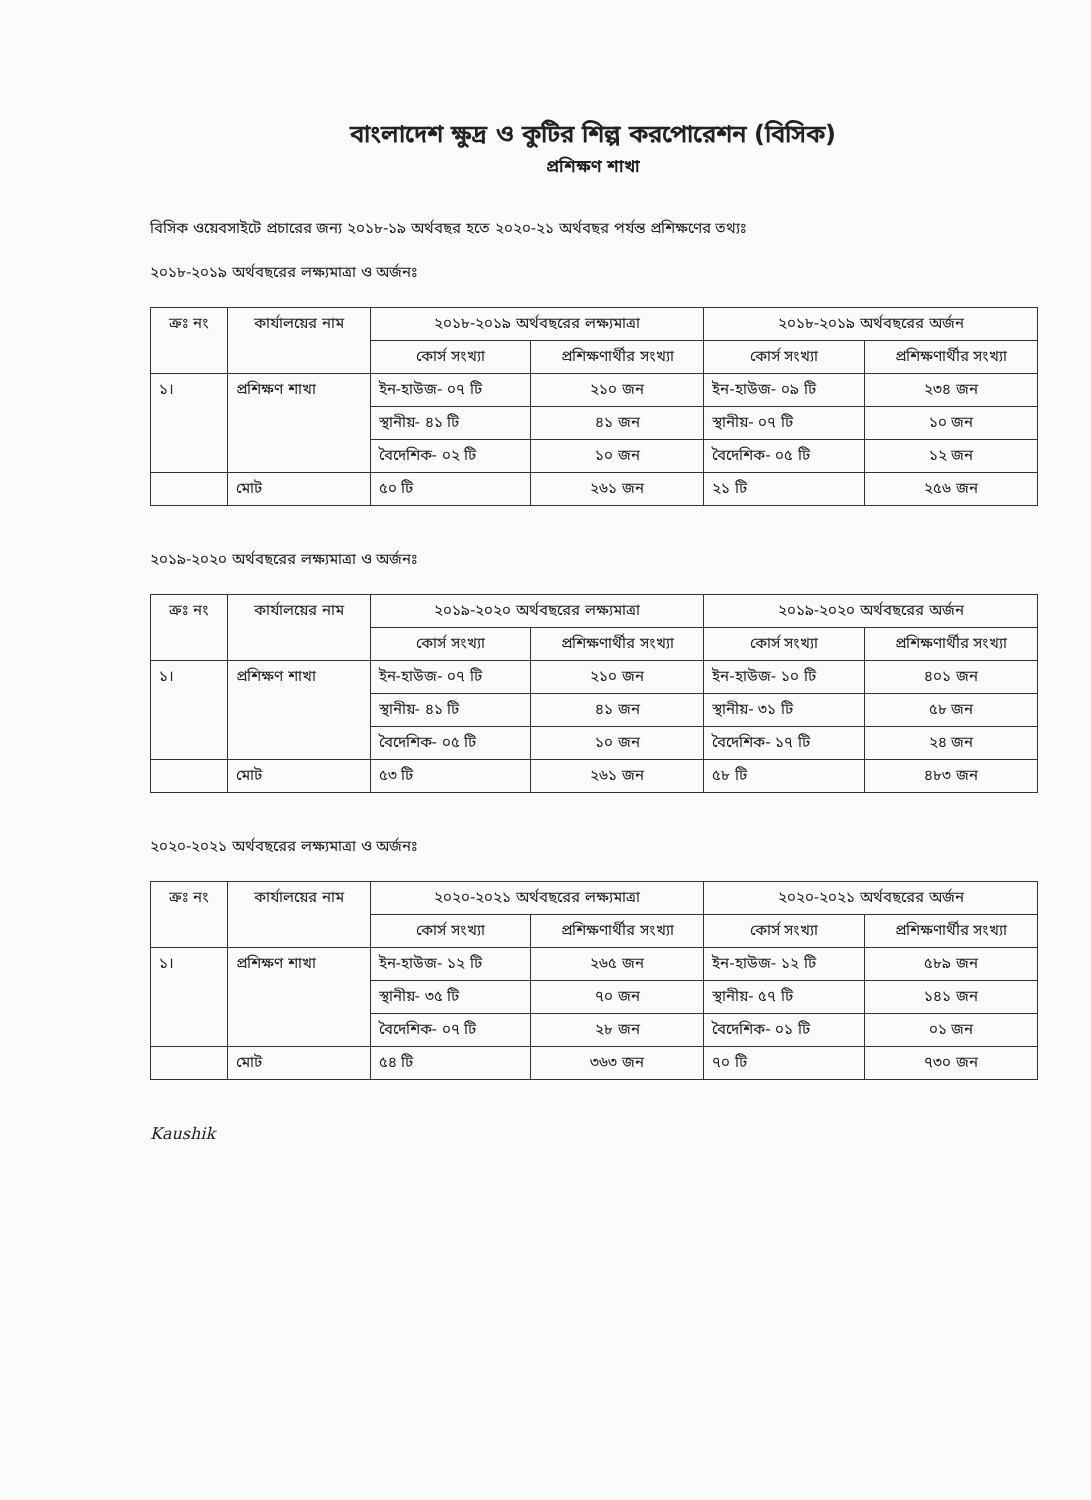বাংলাদেশ ক্ষুদ্র ও কুটির শিল্প করপোরেশন (বিসিক)
প্রশিক্ষণ শাখা
বিসিক ওয়েবসাইটে প্রচারের জন্য ২০১৮-১৯ অর্থবছর হতে ২০২০-২১ অর্থবছর পর্যন্ত প্রশিক্ষণের তথ্যঃ
২০১৮-২০১৯ অর্থবছরের লক্ষ্যমাত্রা ও অর্জনঃ
| ক্রঃ নং | কার্যালয়ের নাম | ২০১৮-২০১৯ অর্থবছরের লক্ষ্যমাত্রা | | ২০১৮-২০১৯ অর্থবছরের অর্জন | |
| --- | --- | --- | --- | --- | --- |
| | | কোর্স সংখ্যা | প্রশিক্ষণার্থীর সংখ্যা | কোর্স সংখ্যা | প্রশিক্ষণার্থীর সংখ্যা |
| ১। | প্রশিক্ষণ শাখা | ইন-হাউজ- ০৭ টি | ২১০ জন | ইন-হাউজ- ০৯ টি | ২৩৪ জন |
| | | স্থানীয়- ৪১ টি | ৪১ জন | স্থানীয়- ০৭ টি | ১০ জন |
| | | বৈদেশিক- ০২ টি | ১০ জন | বৈদেশিক- ০৫ টি | ১২ জন |
| | মোট | ৫০ টি | ২৬১ জন | ২১ টি | ২৫৬ জন |
২০১৯-২০২০ অর্থবছরের লক্ষ্যমাত্রা ও অর্জনঃ
| ক্রঃ নং | কার্যালয়ের নাম | ২০১৯-২০২০ অর্থবছরের লক্ষ্যমাত্রা | | ২০১৯-২০২০ অর্থবছরের অর্জন | |
| --- | --- | --- | --- | --- | --- |
| | | কোর্স সংখ্যা | প্রশিক্ষণার্থীর সংখ্যা | কোর্স সংখ্যা | প্রশিক্ষণার্থীর সংখ্যা |
| ১। | প্রশিক্ষণ শাখা | ইন-হাউজ- ০৭ টি | ২১০ জন | ইন-হাউজ- ১০ টি | ৪০১ জন |
| | | স্থানীয়- ৪১ টি | ৪১ জন | স্থানীয়- ৩১ টি | ৫৮ জন |
| | | বৈদেশিক- ০৫ টি | ১০ জন | বৈদেশিক- ১৭ টি | ২৪ জন |
| | মোট | ৫৩ টি | ২৬১ জন | ৫৮ টি | ৪৮৩ জন |
২০২০-২০২১ অর্থবছরের লক্ষ্যমাত্রা ও অর্জনঃ
| ক্রঃ নং | কার্যালয়ের নাম | ২০২০-২০২১ অর্থবছরের লক্ষ্যমাত্রা | | ২০২০-২০২১ অর্থবছরের অর্জন | |
| --- | --- | --- | --- | --- | --- |
| | | কোর্স সংখ্যা | প্রশিক্ষণার্থীর সংখ্যা | কোর্স সংখ্যা | প্রশিক্ষণার্থীর সংখ্যা |
| ১। | প্রশিক্ষণ শাখা | ইন-হাউজ- ১২ টি | ২৬৫ জন | ইন-হাউজ- ১২ টি | ৫৮৯ জন |
| | | স্থানীয়- ৩৫ টি | ৭০ জন | স্থানীয়- ৫৭ টি | ১৪১ জন |
| | | বৈদেশিক- ০৭ টি | ২৮ জন | বৈদেশিক- ০১ টি | ০১ জন |
| | মোট | ৫৪ টি | ৩৬৩ জন | ৭০ টি | ৭৩০ জন |
Kaushik